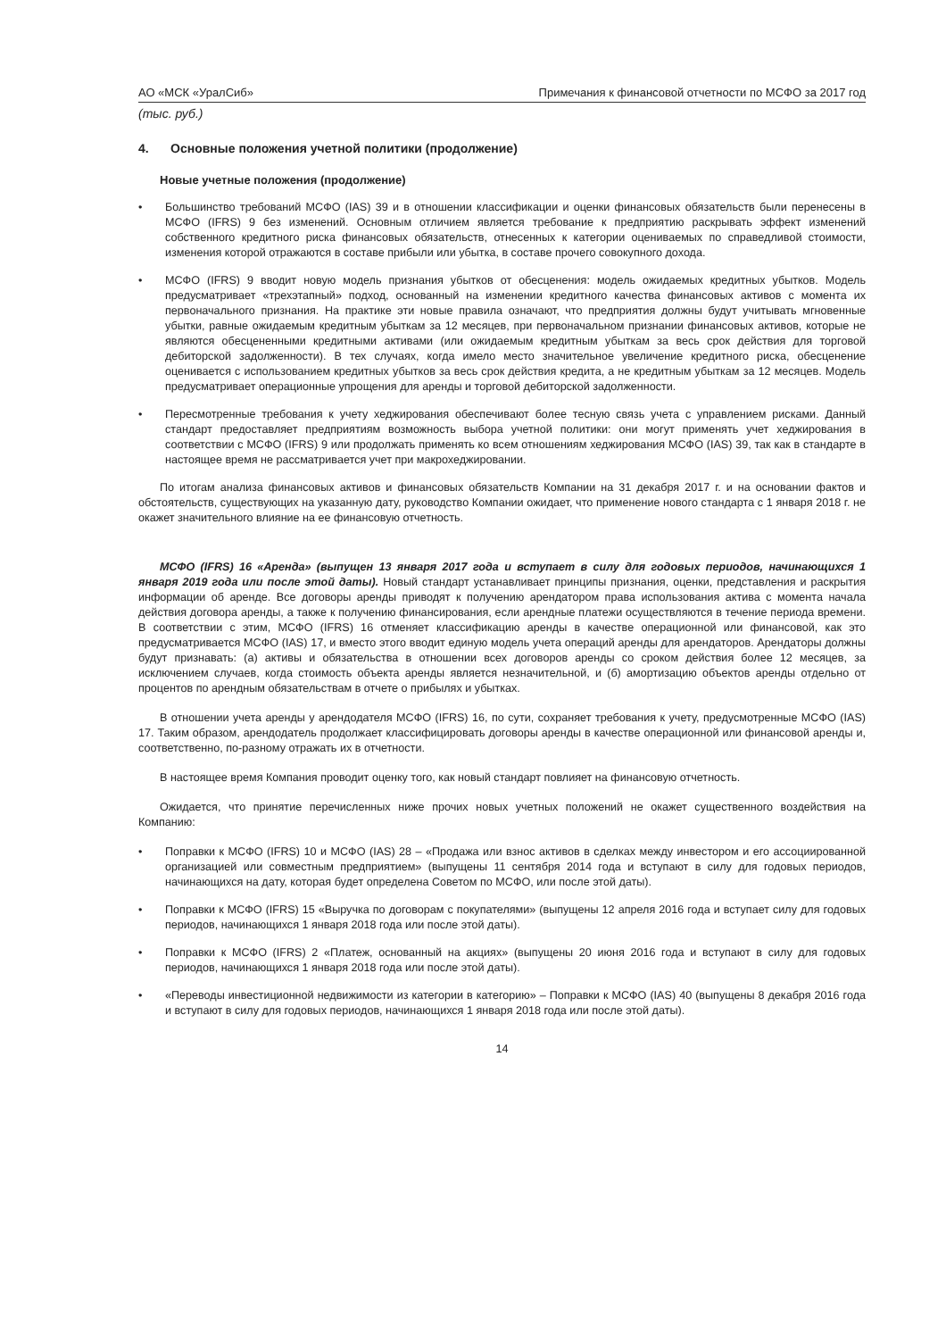АО «МСК «УралСиб» Примечания к финансовой отчетности по МСФО за 2017 год
(тыс. руб.)
4. Основные положения учетной политики (продолжение)
Новые учетные положения (продолжение)
• Большинство требований МСФО (IAS) 39 и в отношении классификации и оценки финансовых обязательств были перенесены в МСФО (IFRS) 9 без изменений. Основным отличием является требование к предприятию раскрывать эффект изменений собственного кредитного риска финансовых обязательств, отнесенных к категории оцениваемых по справедливой стоимости, изменения которой отражаются в составе прибыли или убытка, в составе прочего совокупного дохода.
• МСФО (IFRS) 9 вводит новую модель признания убытков от обесценения: модель ожидаемых кредитных убытков. Модель предусматривает «трехэтапный» подход, основанный на изменении кредитного качества финансовых активов с момента их первоначального признания. На практике эти новые правила означают, что предприятия должны будут учитывать мгновенные убытки, равные ожидаемым кредитным убыткам за 12 месяцев, при первоначальном признании финансовых активов, которые не являются обесцененными кредитными активами (или ожидаемым кредитным убыткам за весь срок действия для торговой дебиторской задолженности). В тех случаях, когда имело место значительное увеличение кредитного риска, обесценение оценивается с использованием кредитных убытков за весь срок действия кредита, а не кредитным убыткам за 12 месяцев. Модель предусматривает операционные упрощения для аренды и торговой дебиторской задолженности.
• Пересмотренные требования к учету хеджирования обеспечивают более тесную связь учета с управлением рисками. Данный стандарт предоставляет предприятиям возможность выбора учетной политики: они могут применять учет хеджирования в соответствии с МСФО (IFRS) 9 или продолжать применять ко всем отношениям хеджирования МСФО (IAS) 39, так как в стандарте в настоящее время не рассматривается учет при макрохеджировании.
По итогам анализа финансовых активов и финансовых обязательств Компании на 31 декабря 2017 г. и на основании фактов и обстоятельств, существующих на указанную дату, руководство Компании ожидает, что применение нового стандарта с 1 января 2018 г. не окажет значительного влияние на ее финансовую отчетность.
МСФО (IFRS) 16 «Аренда» (выпущен 13 января 2017 года и вступает в силу для годовых периодов, начинающихся 1 января 2019 года или после этой даты). Новый стандарт устанавливает принципы признания, оценки, представления и раскрытия информации об аренде. Все договоры аренды приводят к получению арендатором права использования актива с момента начала действия договора аренды, а также к получению финансирования, если арендные платежи осуществляются в течение периода времени. В соответствии с этим, МСФО (IFRS) 16 отменяет классификацию аренды в качестве операционной или финансовой, как это предусматривается МСФО (IAS) 17, и вместо этого вводит единую модель учета операций аренды для арендаторов. Арендаторы должны будут признавать: (а) активы и обязательства в отношении всех договоров аренды со сроком действия более 12 месяцев, за исключением случаев, когда стоимость объекта аренды является незначительной, и (б) амортизацию объектов аренды отдельно от процентов по арендным обязательствам в отчете о прибылях и убытках.
В отношении учета аренды у арендодателя МСФО (IFRS) 16, по сути, сохраняет требования к учету, предусмотренные МСФО (IAS) 17. Таким образом, арендодатель продолжает классифицировать договоры аренды в качестве операционной или финансовой аренды и, соответственно, по-разному отражать их в отчетности.
В настоящее время Компания проводит оценку того, как новый стандарт повлияет на финансовую отчетность.
Ожидается, что принятие перечисленных ниже прочих новых учетных положений не окажет существенного воздействия на Компанию:
• Поправки к МСФО (IFRS) 10 и МСФО (IAS) 28 – «Продажа или взнос активов в сделках между инвестором и его ассоциированной организацией или совместным предприятием» (выпущены 11 сентября 2014 года и вступают в силу для годовых периодов, начинающихся на дату, которая будет определена Советом по МСФО, или после этой даты).
• Поправки к МСФО (IFRS) 15 «Выручка по договорам с покупателями» (выпущены 12 апреля 2016 года и вступает силу для годовых периодов, начинающихся 1 января 2018 года или после этой даты).
• Поправки к МСФО (IFRS) 2 «Платеж, основанный на акциях» (выпущены 20 июня 2016 года и вступают в силу для годовых периодов, начинающихся 1 января 2018 года или после этой даты).
• «Переводы инвестиционной недвижимости из категории в категорию» – Поправки к МСФО (IAS) 40 (выпущены 8 декабря 2016 года и вступают в силу для годовых периодов, начинающихся 1 января 2018 года или после этой даты).
14